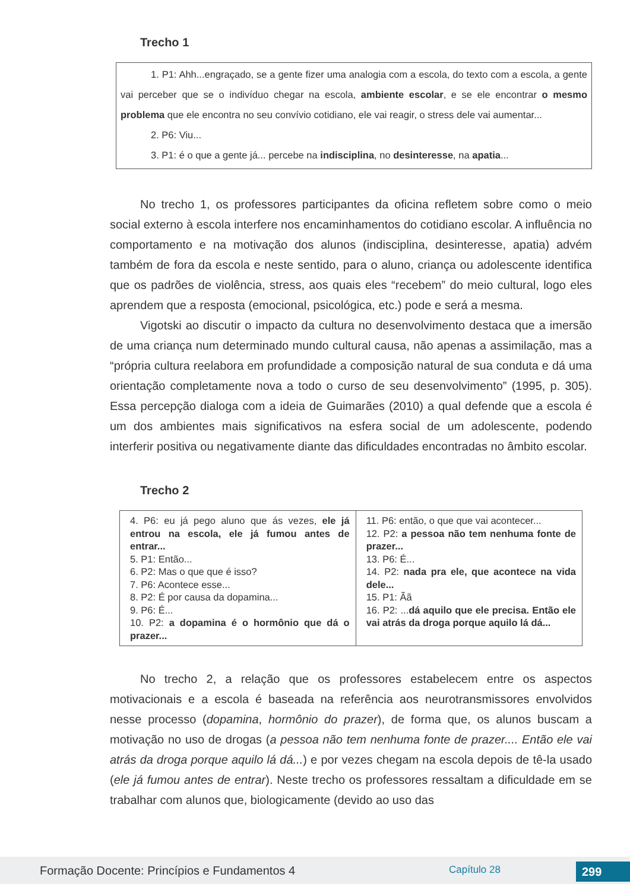Trecho 1
1. P1: Ahh...engraçado, se a gente fizer uma analogia com a escola, do texto com a escola, a gente vai perceber que se o indivíduo chegar na escola, ambiente escolar, e se ele encontrar o mesmo problema que ele encontra no seu convívio cotidiano, ele vai reagir, o stress dele vai aumentar...
2. P6: Viu...
3. P1: é o que a gente já... percebe na indisciplina, no desinteresse, na apatia...
No trecho 1, os professores participantes da oficina refletem sobre como o meio social externo à escola interfere nos encaminhamentos do cotidiano escolar. A influência no comportamento e na motivação dos alunos (indisciplina, desinteresse, apatia) advém também de fora da escola e neste sentido, para o aluno, criança ou adolescente identifica que os padrões de violência, stress, aos quais eles “recebem” do meio cultural, logo eles aprendem que a resposta (emocional, psicológica, etc.) pode e será a mesma.
Vigotski ao discutir o impacto da cultura no desenvolvimento destaca que a imersão de uma criança num determinado mundo cultural causa, não apenas a assimilação, mas a “própria cultura reelabora em profundidade a composição natural de sua conduta e dá uma orientação completamente nova a todo o curso de seu desenvolvimento” (1995, p. 305). Essa percepção dialoga com a ideia de Guimarães (2010) a qual defende que a escola é um dos ambientes mais significativos na esfera social de um adolescente, podendo interferir positiva ou negativamente diante das dificuldades encontradas no âmbito escolar.
Trecho 2
| 4. P6: eu já pego aluno que ás vezes, ele já entrou na escola, ele já fumou antes de entrar... 5. P1: Então... 6. P2: Mas o que que é isso? 7. P6: Acontece esse... 8. P2: É por causa da dopamina... 9. P6: É... 10. P2: a dopamina é o hormônio que dá o prazer... | 11. P6: então, o que que vai acontecer... 12. P2: a pessoa não tem nenhuma fonte de prazer... 13. P6: É... 14. P2: nada pra ele, que acontece na vida dele... 15. P1: Ãã 16. P2: ... dá aquilo que ele precisa. Então ele vai atrás da droga porque aquilo lá dá... |
No trecho 2, a relação que os professores estabelecem entre os aspectos motivacionais e a escola é baseada na referência aos neurotransmissores envolvidos nesse processo (dopamina, hormônio do prazer), de forma que, os alunos buscam a motivação no uso de drogas (a pessoa não tem nenhuma fonte de prazer.... Então ele vai atrás da droga porque aquilo lá dá...) e por vezes chegam na escola depois de tê-la usado (ele já fumou antes de entrar). Neste trecho os professores ressaltam a dificuldade em se trabalhar com alunos que, biologicamente (devido ao uso das
Formação Docente: Princípios e Fundamentos 4 Capítulo 28 299